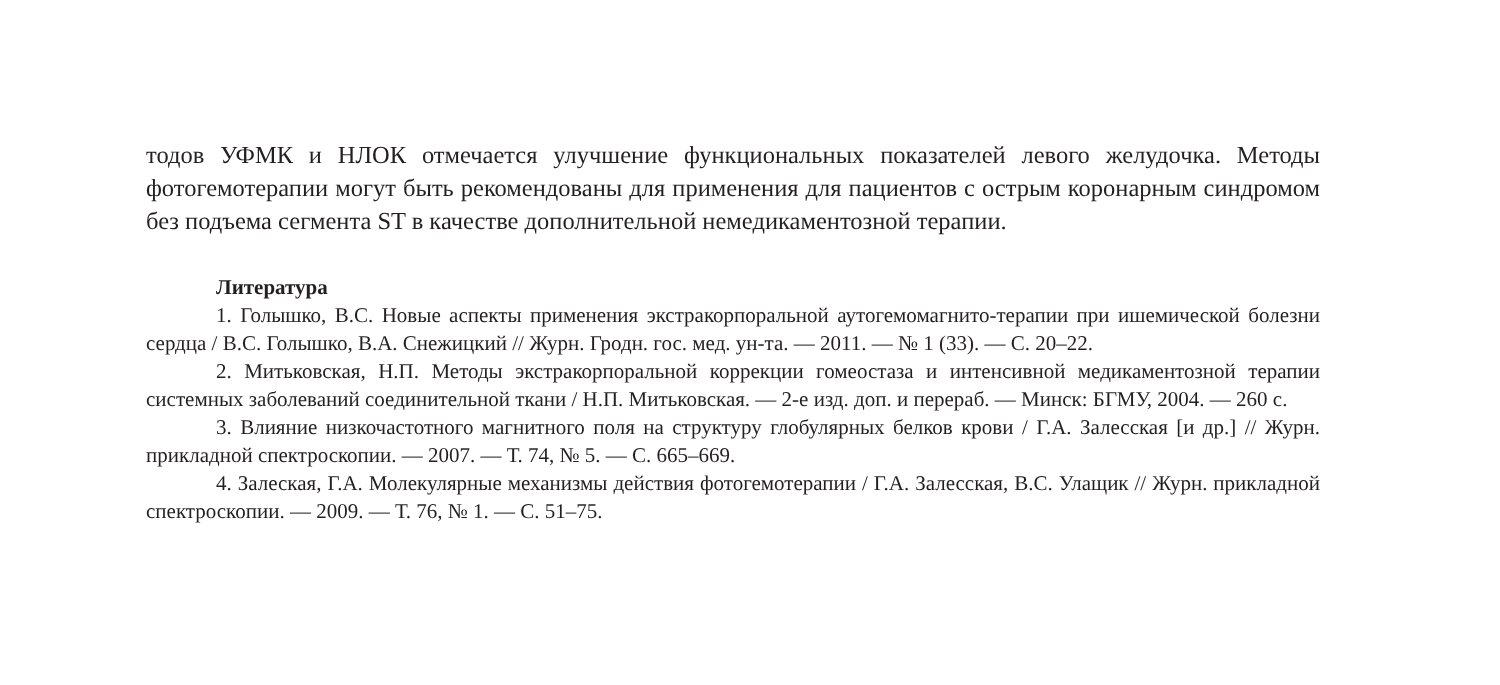тодов УФМК и НЛОК отмечается улучшение функциональных показателей левого желудочка. Методы фотогемотерапии могут быть рекомендованы для применения для пациентов с острым коронарным синдромом без подъема сегмента ST в качестве дополнительной немедикаментозной терапии.
Литература
1. Голышко, В.С. Новые аспекты применения экстракорпоральной аутогемомагнито-терапии при ишемической болезни сердца / В.С. Голышко, В.А. Снежицкий // Журн. Гродн. гос. мед. ун-та. — 2011. — № 1 (33). — С. 20–22.
2. Митьковская, Н.П. Методы экстракорпоральной коррекции гомеостаза и интенсивной медикаментозной терапии системных заболеваний соединительной ткани / Н.П. Митьковская. — 2-е изд. доп. и перераб. — Минск: БГМУ, 2004. — 260 с.
3. Влияние низкочастотного магнитного поля на структуру глобулярных белков крови / Г.А. Залесская [и др.] // Журн. прикладной спектроскопии. — 2007. — Т. 74, № 5. — С. 665–669.
4. Залеская, Г.А. Молекулярные механизмы действия фотогемотерапии / Г.А. Залесская, В.С. Улащик // Журн. прикладной спектроскопии. — 2009. — Т. 76, № 1. — С. 51–75.